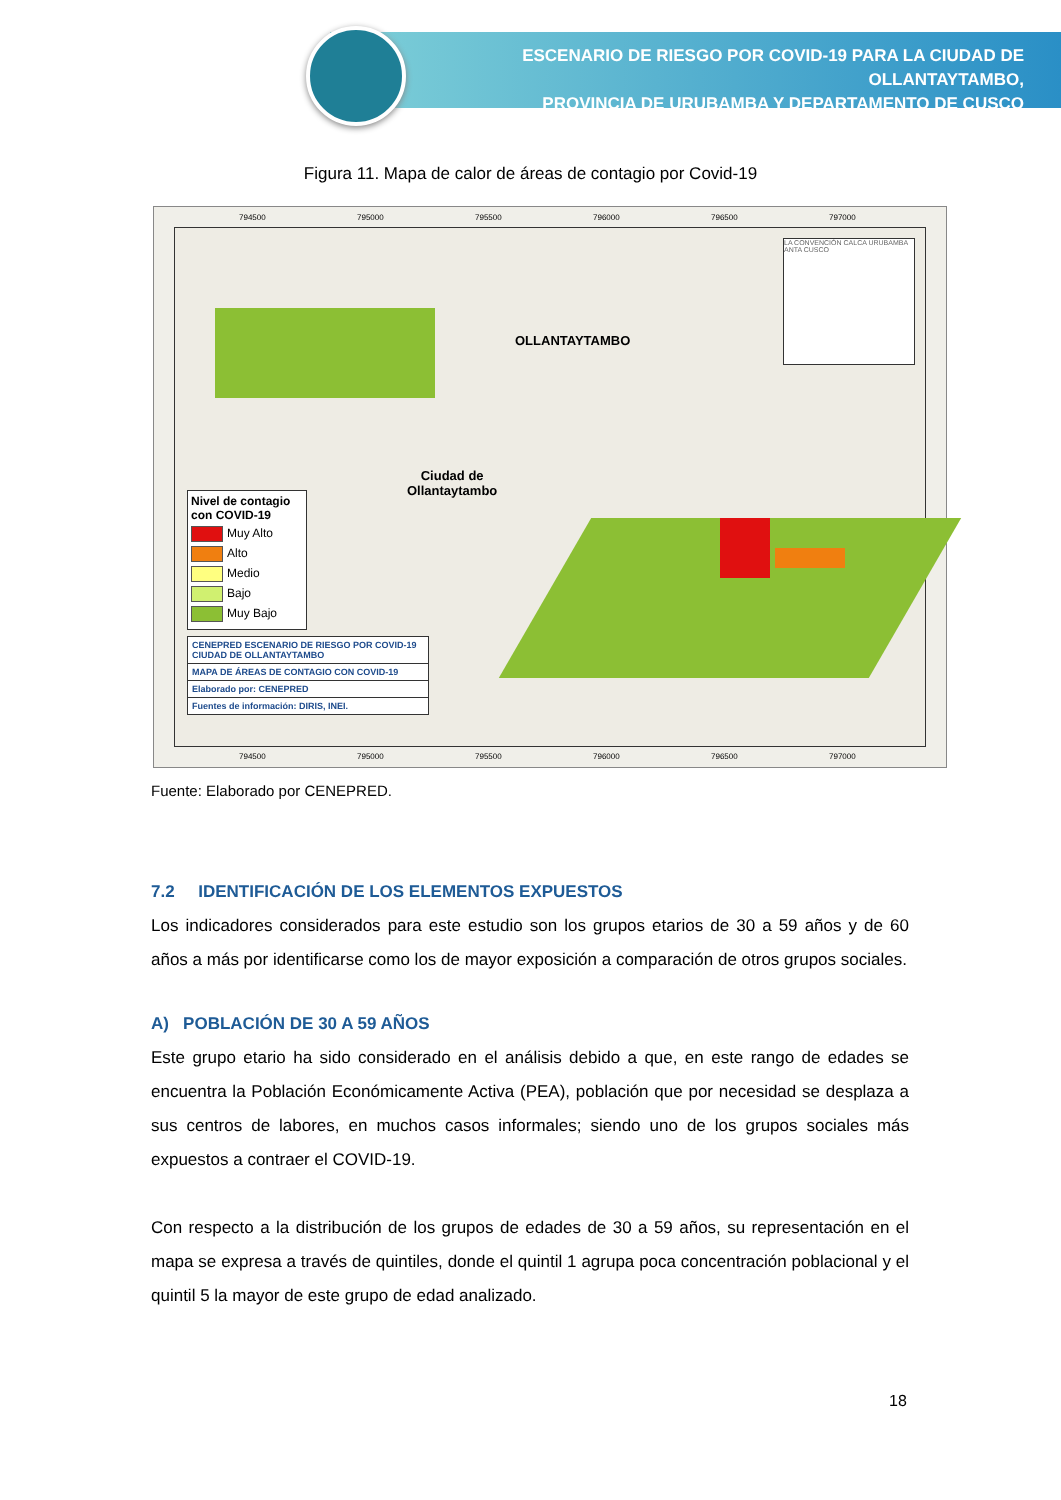ESCENARIO DE RIESGO POR COVID-19 PARA LA CIUDAD DE OLLANTAYTAMBO,
PROVINCIA DE URUBAMBA Y DEPARTAMENTO DE CUSCO
Figura 11. Mapa de calor de áreas de contagio por Covid-19
794500 795000 795500 796000 796500 797000
OLLANTAYTAMBO
Ciudad de
Ollantaytambo
LA CONVENCIÓN CALCA URUBAMBA ANTA CUSCO
Nivel de contagio
con COVID-19
Muy Alto
Alto
Medio
Bajo
Muy Bajo
CENEPRED ESCENARIO DE RIESGO POR COVID-19
CIUDAD DE OLLANTAYTAMBO
MAPA DE ÁREAS DE CONTAGIO CON COVID-19
Elaborado por: CENEPRED
Fuentes de información: DIRIS, INEI.
794500 795000 795500 796000 796500 797000
Fuente: Elaborado por CENEPRED.
7.2 IDENTIFICACIÓN DE LOS ELEMENTOS EXPUESTOS
Los indicadores considerados para este estudio son los grupos etarios de 30 a 59 años y de 60 años a más por identificarse como los de mayor exposición a comparación de otros grupos sociales.
A) POBLACIÓN DE 30 A 59 AÑOS
Este grupo etario ha sido considerado en el análisis debido a que, en este rango de edades se encuentra la Población Económicamente Activa (PEA), población que por necesidad se desplaza a sus centros de labores, en muchos casos informales; siendo uno de los grupos sociales más expuestos a contraer el COVID-19.
Con respecto a la distribución de los grupos de edades de 30 a 59 años, su representación en el mapa se expresa a través de quintiles, donde el quintil 1 agrupa poca concentración poblacional y el quintil 5 la mayor de este grupo de edad analizado.
18